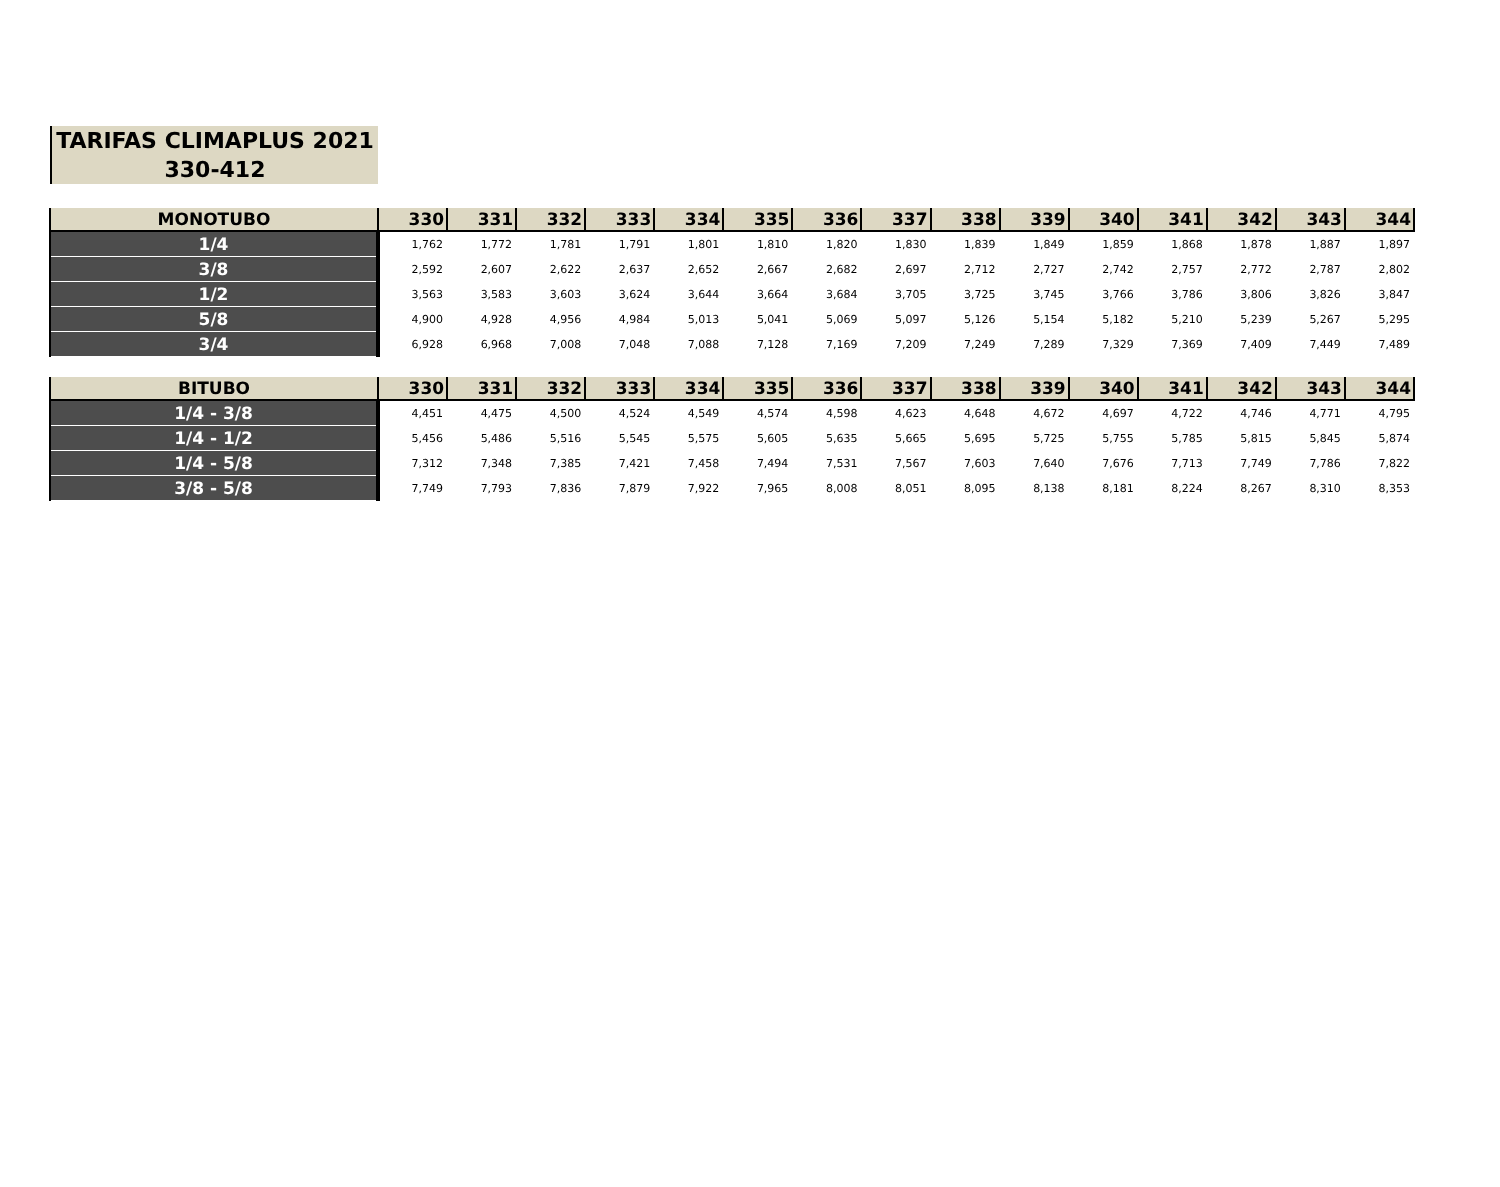TARIFAS CLIMAPLUS 2021
330-412
| MONOTUBO | 330 | 331 | 332 | 333 | 334 | 335 | 336 | 337 | 338 | 339 | 340 | 341 | 342 | 343 | 344 |
| --- | --- | --- | --- | --- | --- | --- | --- | --- | --- | --- | --- | --- | --- | --- | --- |
| 1/4 | 1,762 | 1,772 | 1,781 | 1,791 | 1,801 | 1,810 | 1,820 | 1,830 | 1,839 | 1,849 | 1,859 | 1,868 | 1,878 | 1,887 | 1,897 |
| 3/8 | 2,592 | 2,607 | 2,622 | 2,637 | 2,652 | 2,667 | 2,682 | 2,697 | 2,712 | 2,727 | 2,742 | 2,757 | 2,772 | 2,787 | 2,802 |
| 1/2 | 3,563 | 3,583 | 3,603 | 3,624 | 3,644 | 3,664 | 3,684 | 3,705 | 3,725 | 3,745 | 3,766 | 3,786 | 3,806 | 3,826 | 3,847 |
| 5/8 | 4,900 | 4,928 | 4,956 | 4,984 | 5,013 | 5,041 | 5,069 | 5,097 | 5,126 | 5,154 | 5,182 | 5,210 | 5,239 | 5,267 | 5,295 |
| 3/4 | 6,928 | 6,968 | 7,008 | 7,048 | 7,088 | 7,128 | 7,169 | 7,209 | 7,249 | 7,289 | 7,329 | 7,369 | 7,409 | 7,449 | 7,489 |
| BITUBO | 330 | 331 | 332 | 333 | 334 | 335 | 336 | 337 | 338 | 339 | 340 | 341 | 342 | 343 | 344 |
| --- | --- | --- | --- | --- | --- | --- | --- | --- | --- | --- | --- | --- | --- | --- | --- |
| 1/4 - 3/8 | 4,451 | 4,475 | 4,500 | 4,524 | 4,549 | 4,574 | 4,598 | 4,623 | 4,648 | 4,672 | 4,697 | 4,722 | 4,746 | 4,771 | 4,795 |
| 1/4 - 1/2 | 5,456 | 5,486 | 5,516 | 5,545 | 5,575 | 5,605 | 5,635 | 5,665 | 5,695 | 5,725 | 5,755 | 5,785 | 5,815 | 5,845 | 5,874 |
| 1/4 - 5/8 | 7,312 | 7,348 | 7,385 | 7,421 | 7,458 | 7,494 | 7,531 | 7,567 | 7,603 | 7,640 | 7,676 | 7,713 | 7,749 | 7,786 | 7,822 |
| 3/8 - 5/8 | 7,749 | 7,793 | 7,836 | 7,879 | 7,922 | 7,965 | 8,008 | 8,051 | 8,095 | 8,138 | 8,181 | 8,224 | 8,267 | 8,310 | 8,353 |